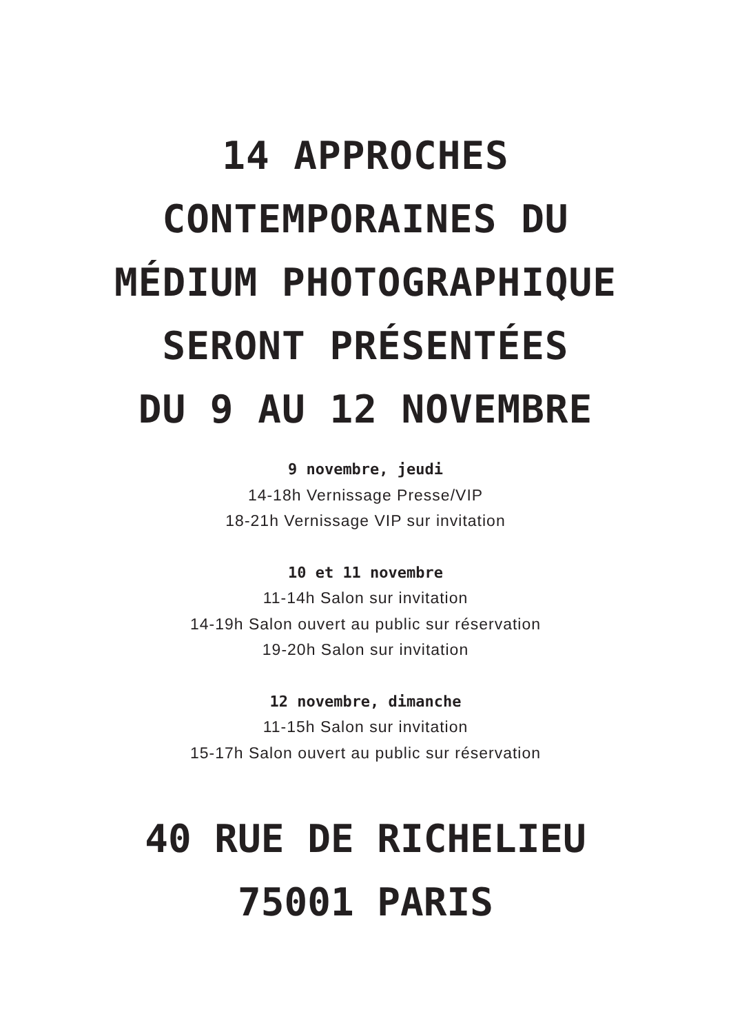14 APPROCHES
CONTEMPORAINES DU
MÉDIUM PHOTOGRAPHIQUE
SERONT PRÉSENTÉES
DU 9 AU 12 NOVEMBRE
9 novembre, jeudi
14-18h Vernissage Presse/VIP
18-21h Vernissage VIP sur invitation
10 et 11 novembre
11-14h Salon sur invitation
14-19h Salon ouvert au public sur réservation
19-20h Salon sur invitation
12 novembre, dimanche
11-15h Salon sur invitation
15-17h Salon ouvert au public sur réservation
40 RUE DE RICHELIEU
75001 PARIS